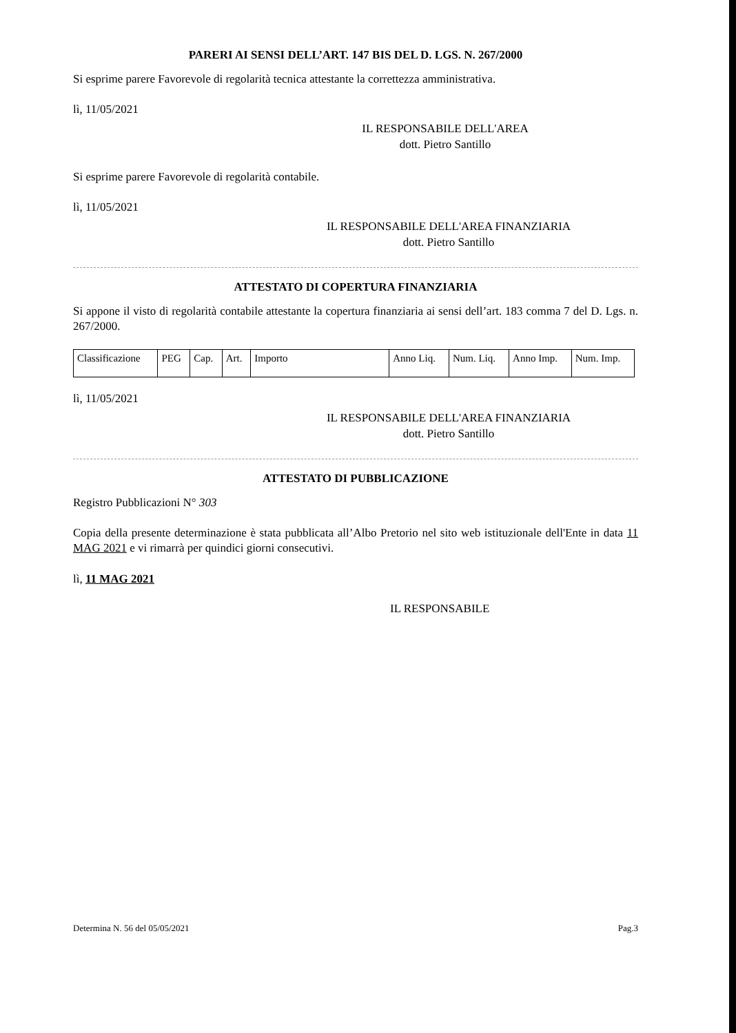PARERI AI SENSI DELL’ART. 147 BIS DEL D. LGS. N. 267/2000
Si esprime parere Favorevole di regolarità tecnica attestante la correttezza amministrativa.
lì, 11/05/2021
IL RESPONSABILE DELL'AREA
dott. Pietro Santillo
Si esprime parere Favorevole di regolarità contabile.
lì, 11/05/2021
IL RESPONSABILE DELL'AREA FINANZIARIA
dott. Pietro Santillo
ATTESTATO DI COPERTURA FINANZIARIA
Si appone il visto di regolarità contabile attestante la copertura finanziaria ai sensi dell’art. 183 comma 7 del D. Lgs. n. 267/2000.
| Classificazione | PEG | Cap. | Art. | Importo | Anno Liq. | Num. Liq. | Anno Imp. | Num. Imp. |
lì, 11/05/2021
IL RESPONSABILE DELL'AREA FINANZIARIA
dott. Pietro Santillo
ATTESTATO DI PUBBLICAZIONE
Registro Pubblicazioni N° 303
Copia della presente determinazione è stata pubblicata all’Albo Pretorio nel sito web istituzionale dell'Ente in data 11 MAG 2021 e vi rimarrà per quindici giorni consecutivi.
lì, 11 MAG 2021
IL RESPONSABILE
Determina N. 56 del 05/05/2021 Pag.3